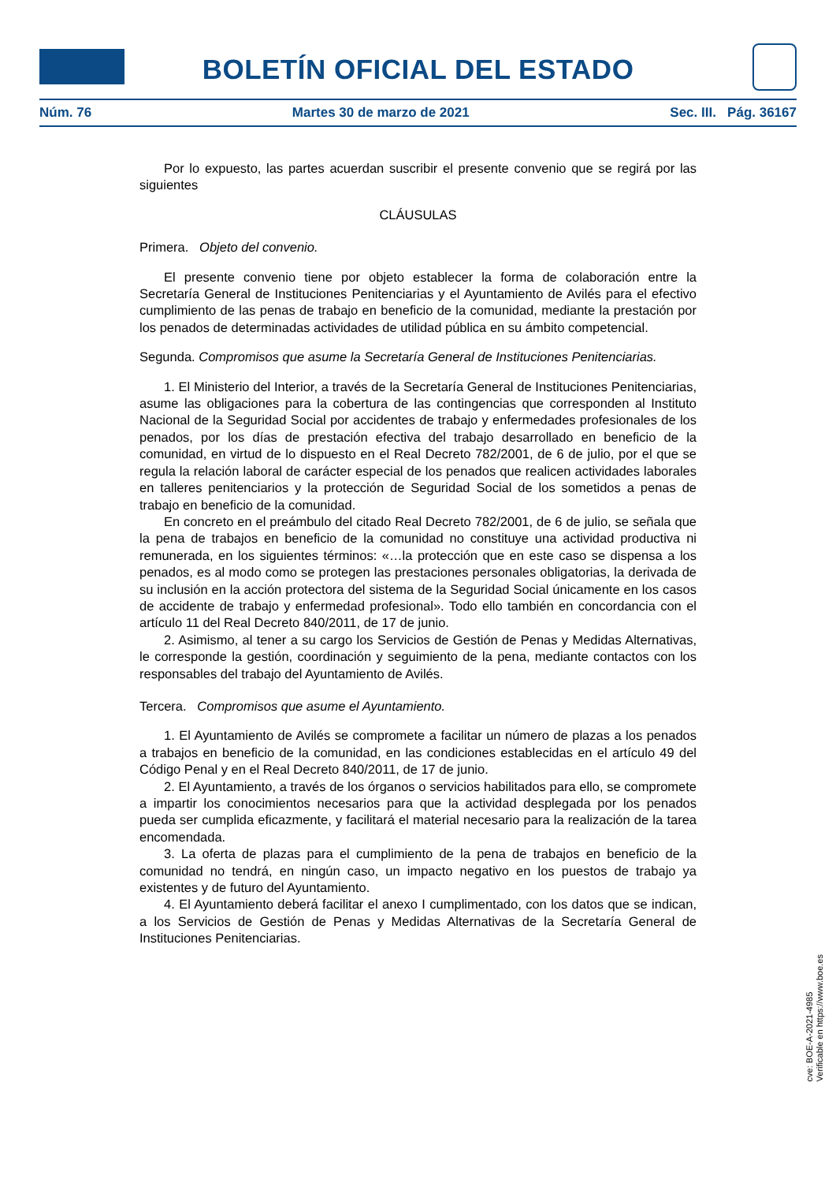BOLETÍN OFICIAL DEL ESTADO
Núm. 76 Martes 30 de marzo de 2021 Sec. III. Pág. 36167
Por lo expuesto, las partes acuerdan suscribir el presente convenio que se regirá por las siguientes
CLÁUSULAS
Primera. Objeto del convenio.
El presente convenio tiene por objeto establecer la forma de colaboración entre la Secretaría General de Instituciones Penitenciarias y el Ayuntamiento de Avilés para el efectivo cumplimiento de las penas de trabajo en beneficio de la comunidad, mediante la prestación por los penados de determinadas actividades de utilidad pública en su ámbito competencial.
Segunda. Compromisos que asume la Secretaría General de Instituciones Penitenciarias.
1. El Ministerio del Interior, a través de la Secretaría General de Instituciones Penitenciarias, asume las obligaciones para la cobertura de las contingencias que corresponden al Instituto Nacional de la Seguridad Social por accidentes de trabajo y enfermedades profesionales de los penados, por los días de prestación efectiva del trabajo desarrollado en beneficio de la comunidad, en virtud de lo dispuesto en el Real Decreto 782/2001, de 6 de julio, por el que se regula la relación laboral de carácter especial de los penados que realicen actividades laborales en talleres penitenciarios y la protección de Seguridad Social de los sometidos a penas de trabajo en beneficio de la comunidad.
En concreto en el preámbulo del citado Real Decreto 782/2001, de 6 de julio, se señala que la pena de trabajos en beneficio de la comunidad no constituye una actividad productiva ni remunerada, en los siguientes términos: «…la protección que en este caso se dispensa a los penados, es al modo como se protegen las prestaciones personales obligatorias, la derivada de su inclusión en la acción protectora del sistema de la Seguridad Social únicamente en los casos de accidente de trabajo y enfermedad profesional». Todo ello también en concordancia con el artículo 11 del Real Decreto 840/2011, de 17 de junio.
2. Asimismo, al tener a su cargo los Servicios de Gestión de Penas y Medidas Alternativas, le corresponde la gestión, coordinación y seguimiento de la pena, mediante contactos con los responsables del trabajo del Ayuntamiento de Avilés.
Tercera. Compromisos que asume el Ayuntamiento.
1. El Ayuntamiento de Avilés se compromete a facilitar un número de plazas a los penados a trabajos en beneficio de la comunidad, en las condiciones establecidas en el artículo 49 del Código Penal y en el Real Decreto 840/2011, de 17 de junio.
2. El Ayuntamiento, a través de los órganos o servicios habilitados para ello, se compromete a impartir los conocimientos necesarios para que la actividad desplegada por los penados pueda ser cumplida eficazmente, y facilitará el material necesario para la realización de la tarea encomendada.
3. La oferta de plazas para el cumplimiento de la pena de trabajos en beneficio de la comunidad no tendrá, en ningún caso, un impacto negativo en los puestos de trabajo ya existentes y de futuro del Ayuntamiento.
4. El Ayuntamiento deberá facilitar el anexo I cumplimentado, con los datos que se indican, a los Servicios de Gestión de Penas y Medidas Alternativas de la Secretaría General de Instituciones Penitenciarias.
cve: BOE-A-2021-4985
Verificable en https://www.boe.es